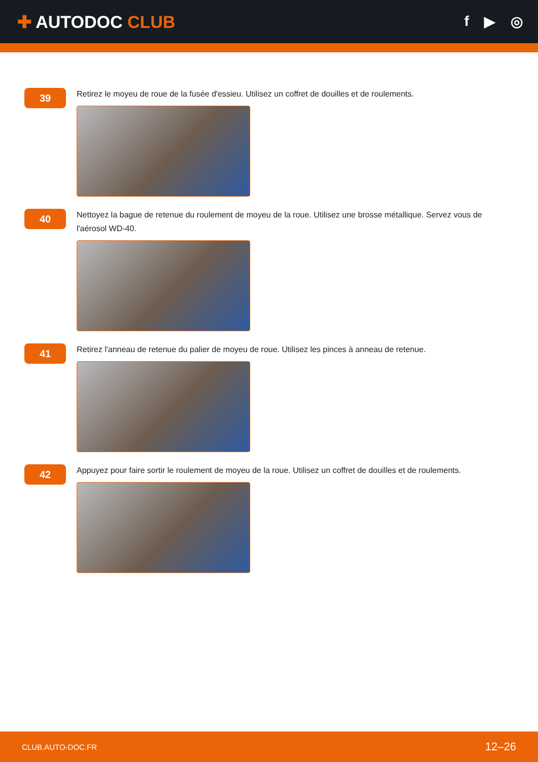✚ AUTODOC CLUB
f ▶ ◎
39
Retirez le moyeu de roue de la fusée d'essieu. Utilisez un coffret de douilles et de roulements.
40
Nettoyez la bague de retenue du roulement de moyeu de la roue. Utilisez une brosse métallique. Servez vous de l'aérosol WD-40.
41
Retirez l'anneau de retenue du palier de moyeu de roue. Utilisez les pinces à anneau de retenue.
42
Appuyez pour faire sortir le roulement de moyeu de la roue. Utilisez un coffret de douilles et de roulements.
CLUB.AUTO-DOC.FR 12–26